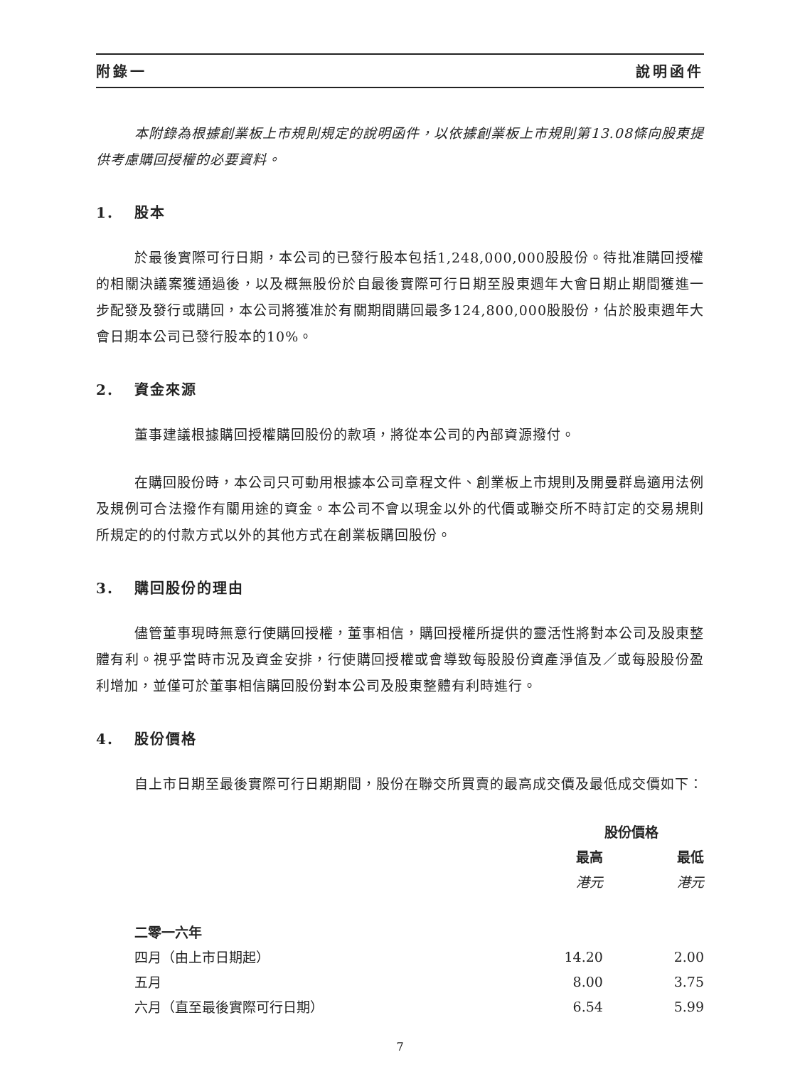附錄一 說明函件
本附錄為根據創業板上市規則規定的說明函件，以依據創業板上市規則第13.08條向股東提供考慮購回授權的必要資料。
1. 股本
於最後實際可行日期，本公司的已發行股本包括1,248,000,000股股份。待批准購回授權的相關決議案獲通過後，以及概無股份於自最後實際可行日期至股東週年大會日期止期間獲進一步配發及發行或購回，本公司將獲准於有關期間購回最多124,800,000股股份，佔於股東週年大會日期本公司已發行股本的10%。
2. 資金來源
董事建議根據購回授權購回股份的款項，將從本公司的內部資源撥付。
在購回股份時，本公司只可動用根據本公司章程文件、創業板上市規則及開曼群島適用法例及規例可合法撥作有關用途的資金。本公司不會以現金以外的代價或聯交所不時訂定的交易規則所規定的的付款方式以外的其他方式在創業板購回股份。
3. 購回股份的理由
儘管董事現時無意行使購回授權，董事相信，購回授權所提供的靈活性將對本公司及股東整體有利。視乎當時市況及資金安排，行使購回授權或會導致每股股份資產淨值及／或每股股份盈利增加，並僅可於董事相信購回股份對本公司及股東整體有利時進行。
4. 股份價格
自上市日期至最後實際可行日期期間，股份在聯交所買賣的最高成交價及最低成交價如下：
| | 股份價格 | |
| --- | --- | --- |
| | 最高 | 最低 |
| | 港元 | 港元 |
| 二零一六年 | | |
| 四月（由上市日期起） | 14.20 | 2.00 |
| 五月 | 8.00 | 3.75 |
| 六月（直至最後實際可行日期） | 6.54 | 5.99 |
7